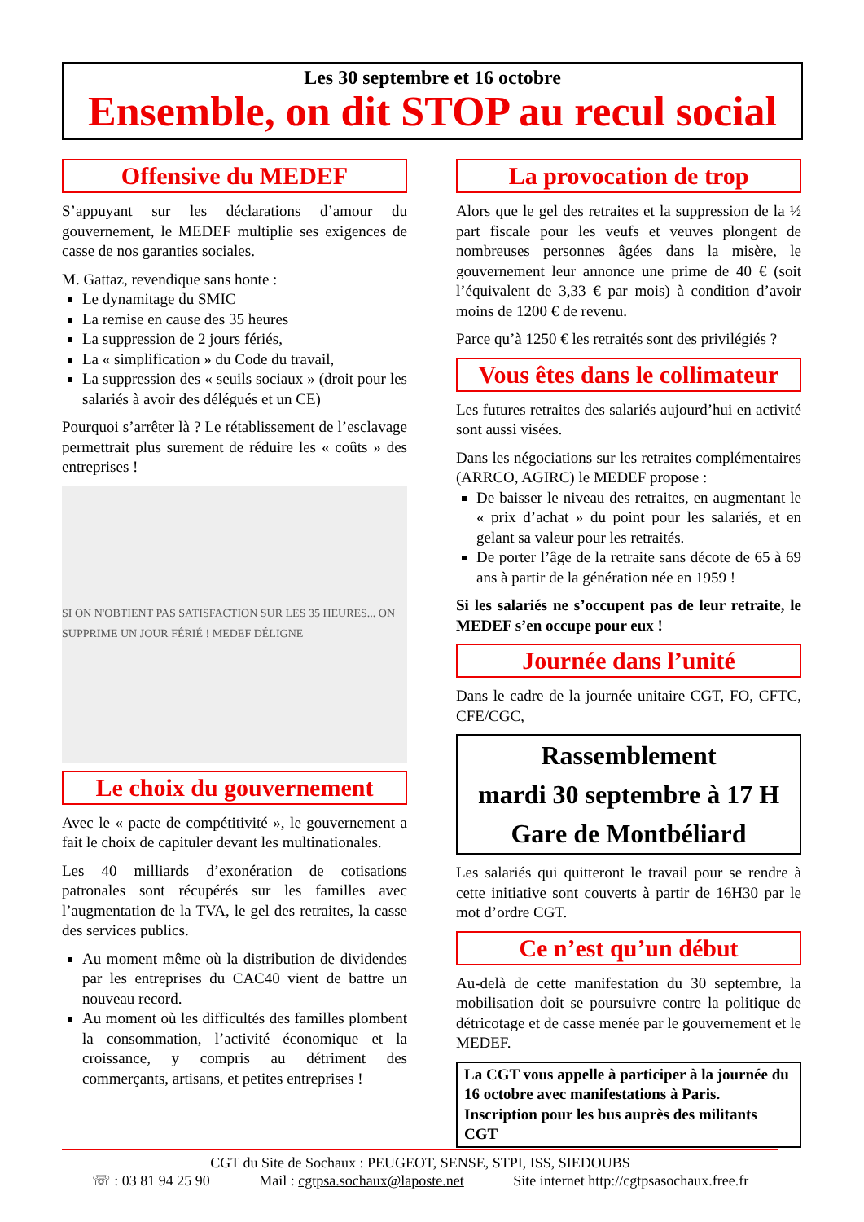Les 30 septembre et 16 octobre
Ensemble, on dit STOP au recul social
Offensive du MEDEF
S’appuyant sur les déclarations d’amour du gouvernement, le MEDEF multiplie ses exigences de casse de nos garanties sociales.
M. Gattaz, revendique sans honte :
Le dynamitage du SMIC
La remise en cause des 35 heures
La suppression de 2 jours fériés,
La « simplification » du Code du travail,
La suppression des « seuils sociaux » (droit pour les salariés à avoir des délégués et un CE)
Pourquoi s’arrêter là ? Le rétablissement de l’esclavage permettrait plus surement de réduire les « coûts » des entreprises !
SI ON N'OBTIENT PAS SATISFACTION SUR LES 35 HEURES... ON SUPPRIME UN JOUR FÉRIÉ ! MEDEF DÉLIGNE
Le choix du gouvernement
Avec le « pacte de compétitivité », le gouvernement a fait le choix de capituler devant les multinationales.
Les 40 milliards d’exonération de cotisations patronales sont récupérés sur les familles avec l’augmentation de la TVA, le gel des retraites, la casse des services publics.
Au moment même où la distribution de dividendes par les entreprises du CAC40 vient de battre un nouveau record.
Au moment où les difficultés des familles plombent la consommation, l’activité économique et la croissance, y compris au détriment des commerçants, artisans, et petites entreprises !
La provocation de trop
Alors que le gel des retraites et la suppression de la ½ part fiscale pour les veufs et veuves plongent de nombreuses personnes âgées dans la misère, le gouvernement leur annonce une prime de 40 € (soit l’équivalent de 3,33 € par mois) à condition d’avoir moins de 1200 € de revenu.
Parce qu’à 1250 € les retraités sont des privilégiés ?
Vous êtes dans le collimateur
Les futures retraites des salariés aujourd’hui en activité sont aussi visées.
Dans les négociations sur les retraites complémentaires (ARRCO, AGIRC) le MEDEF propose :
De baisser le niveau des retraites, en augmentant le « prix d’achat » du point pour les salariés, et en gelant sa valeur pour les retraités.
De porter l’âge de la retraite sans décote de 65 à 69 ans à partir de la génération née en 1959 !
Si les salariés ne s’occupent pas de leur retraite, le MEDEF s’en occupe pour eux !
Journée dans l’unité
Dans le cadre de la journée unitaire CGT, FO, CFTC, CFE/CGC,
Rassemblement
mardi 30 septembre à 17 H
Gare de Montbéliard
Les salariés qui quitteront le travail pour se rendre à cette initiative sont couverts à partir de 16H30 par le mot d’ordre CGT.
Ce n’est qu’un début
Au-delà de cette manifestation du 30 septembre, la mobilisation doit se poursuivre contre la politique de détricotage et de casse menée par le gouvernement et le MEDEF.
La CGT vous appelle à participer à la journée du 16 octobre avec manifestations à Paris.
Inscription pour les bus auprès des militants CGT
CGT du Site de Sochaux : PEUGEOT, SENSE, STPI, ISS, SIEDOUBS
☏ : 03 81 94 25 90 Mail : cgtpsa.sochaux@laposte.net Site internet http://cgtpsasochaux.free.fr